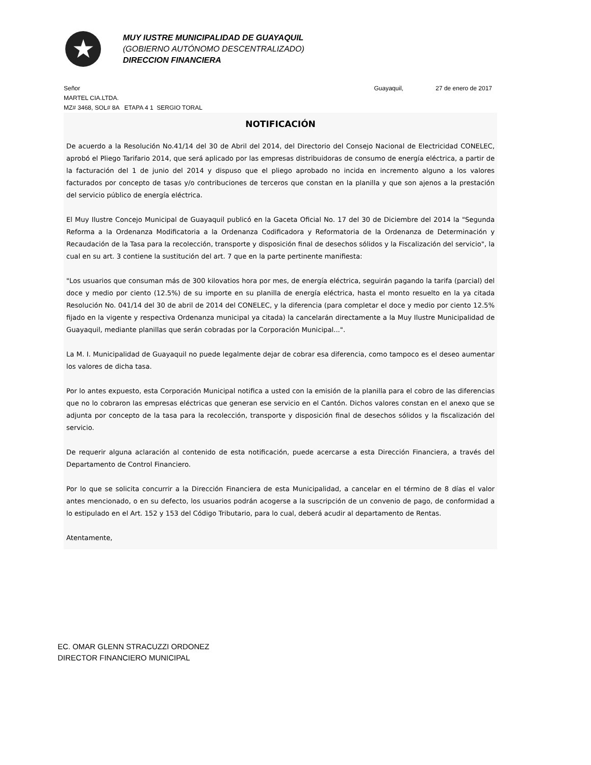★
MUY IUSTRE MUNICIPALIDAD DE GUAYAQUIL
(GOBIERNO AUTÓNOMO DESCENTRALIZADO)
DIRECCION FINANCIERA
Señor Guayaquil, 27 de enero de 2017
MARTEL CIA.LTDA.
MZ# 3468, SOL# 8A ETAPA 4 1 SERGIO TORAL
NOTIFICACIÓN
De acuerdo a la Resolución No.41/14 del 30 de Abril del 2014, del Directorio del Consejo Nacional de Electricidad CONELEC, aprobó el Pliego Tarifario 2014, que será aplicado por las empresas distribuidoras de consumo de energía eléctrica, a partir de la facturación del 1 de junio del 2014 y dispuso que el pliego aprobado no incida en incremento alguno a los valores facturados por concepto de tasas y/o contribuciones de terceros que constan en la planilla y que son ajenos a la prestación del servicio público de energía eléctrica.
El Muy Ilustre Concejo Municipal de Guayaquil publicó en la Gaceta Oficial No. 17 del 30 de Diciembre del 2014 la "Segunda Reforma a la Ordenanza Modificatoria a la Ordenanza Codificadora y Reformatoria de la Ordenanza de Determinación y Recaudación de la Tasa para la recolección, transporte y disposición final de desechos sólidos y la Fiscalización del servicio", la cual en su art. 3 contiene la sustitución del art. 7 que en la parte pertinente manifiesta:
"Los usuarios que consuman más de 300 kilovatios hora por mes, de energía eléctrica, seguirán pagando la tarifa (parcial) del doce y medio por ciento (12.5%) de su importe en su planilla de energía eléctrica, hasta el monto resuelto en la ya citada Resolución No. 041/14 del 30 de abril de 2014 del CONELEC, y la diferencia (para completar el doce y medio por ciento 12.5% fijado en la vigente y respectiva Ordenanza municipal ya citada) la cancelarán directamente a la Muy Ilustre Municipalidad de Guayaquil, mediante planillas que serán cobradas por la Corporación Municipal...".
La M. I. Municipalidad de Guayaquil no puede legalmente dejar de cobrar esa diferencia, como tampoco es el deseo aumentar los valores de dicha tasa.
Por lo antes expuesto, esta Corporación Municipal notifica a usted con la emisión de la planilla para el cobro de las diferencias que no lo cobraron las empresas eléctricas que generan ese servicio en el Cantón. Dichos valores constan en el anexo que se adjunta por concepto de la tasa para la recolección, transporte y disposición final de desechos sólidos y la fiscalización del servicio.
De requerir alguna aclaración al contenido de esta notificación, puede acercarse a esta Dirección Financiera, a través del Departamento de Control Financiero.
Por lo que se solicita concurrir a la Dirección Financiera de esta Municipalidad, a cancelar en el término de 8 días el valor antes mencionado, o en su defecto, los usuarios podrán acogerse a la suscripción de un convenio de pago, de conformidad a lo estipulado en el Art. 152 y 153 del Código Tributario, para lo cual, deberá acudir al departamento de Rentas.
Atentamente,
EC. OMAR GLENN STRACUZZI ORDONEZ
DIRECTOR FINANCIERO MUNICIPAL